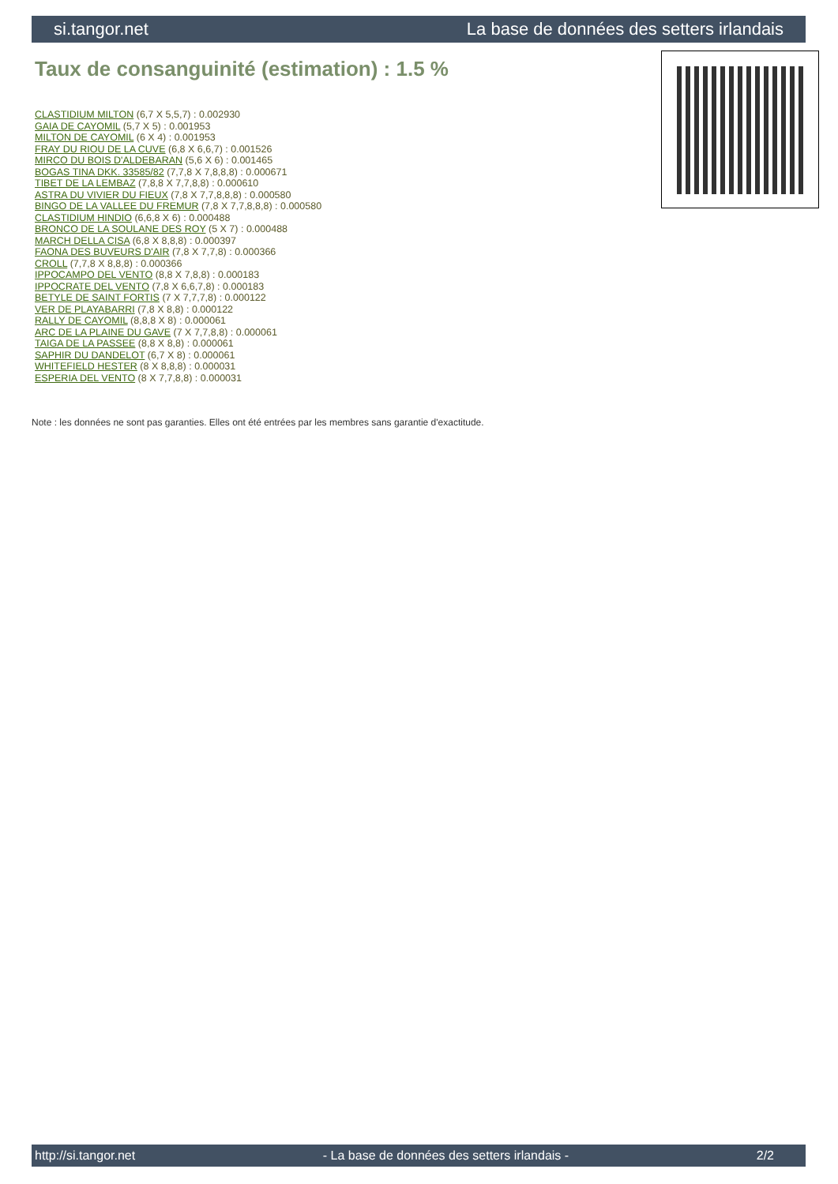si.tangor.net La base de données des setters irlandais
Taux de consanguinité (estimation) : 1.5 %
CLASTIDIUM MILTON (6,7 X 5,5,7) : 0.002930
GAIA DE CAYOMIL (5,7 X 5) : 0.001953
MILTON DE CAYOMIL (6 X 4) : 0.001953
FRAY DU RIOU DE LA CUVE (6,8 X 6,6,7) : 0.001526
MIRCO DU BOIS D'ALDEBARAN (5,6 X 6) : 0.001465
BOGAS TINA DKK. 33585/82 (7,7,8 X 7,8,8,8) : 0.000671
TIBET DE LA LEMBAZ (7,8,8 X 7,7,8,8) : 0.000610
ASTRA DU VIVIER DU FIEUX (7,8 X 7,7,8,8,8) : 0.000580
BINGO DE LA VALLEE DU FREMUR (7,8 X 7,7,8,8,8) : 0.000580
CLASTIDIUM HINDIO (6,6,8 X 6) : 0.000488
BRONCO DE LA SOULANE DES ROY (5 X 7) : 0.000488
MARCH DELLA CISA (6,8 X 8,8,8) : 0.000397
FAONA DES BUVEURS D'AIR (7,8 X 7,7,8) : 0.000366
CROLL (7,7,8 X 8,8,8) : 0.000366
IPPOCAMPO DEL VENTO (8,8 X 7,8,8) : 0.000183
IPPOCRATE DEL VENTO (7,8 X 6,6,7,8) : 0.000183
BETYLE DE SAINT FORTIS (7 X 7,7,7,8) : 0.000122
VER DE PLAYABARRI (7,8 X 8,8) : 0.000122
RALLY DE CAYOMIL (8,8,8 X 8) : 0.000061
ARC DE LA PLAINE DU GAVE (7 X 7,7,8,8) : 0.000061
TAIGA DE LA PASSEE (8,8 X 8,8) : 0.000061
SAPHIR DU DANDELOT (6,7 X 8) : 0.000061
WHITEFIELD HESTER (8 X 8,8,8) : 0.000031
ESPERIA DEL VENTO (8 X 7,7,8,8) : 0.000031
Note : les données ne sont pas garanties. Elles ont été entrées par les membres sans garantie d'exactitude.
http://si.tangor.net - La base de données des setters irlandais - 2/2